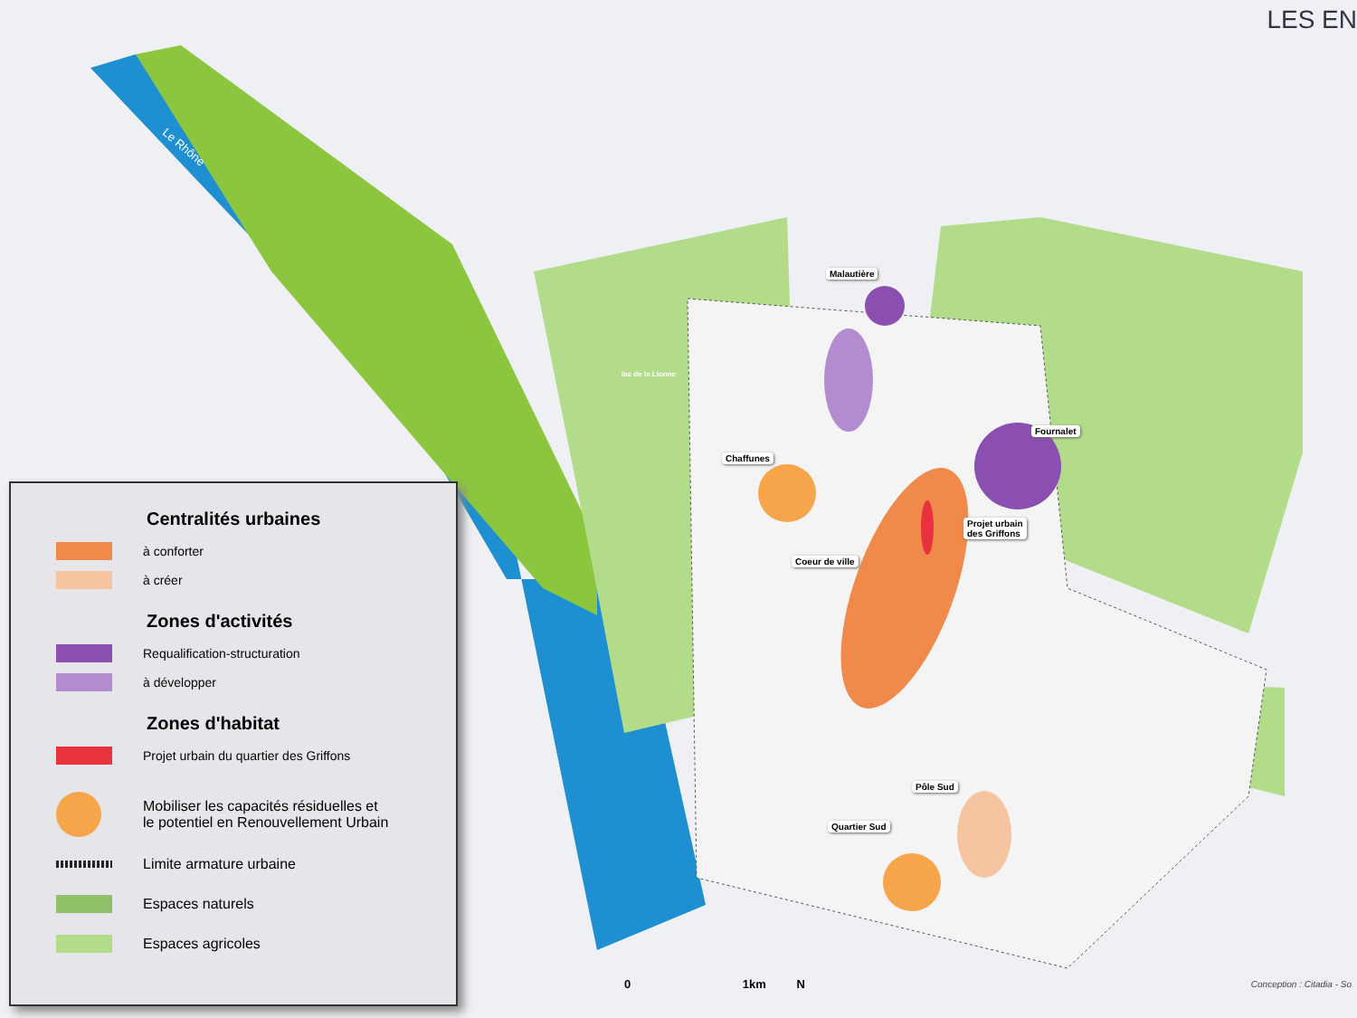LES EN
Malautière
Fournalet
Chaffunes
Projet urbain
des Griffons
Coeur de ville
Pôle Sud
Quartier Sud
lac de la Lionne
Le Rhône
Centralités urbaines
à conforter
à créer
Zones d'activités
Requalification-structuration
à développer
Zones d'habitat
Projet urbain du quartier des Griffons
Mobiliser les capacités résiduelles et
le potentiel en Renouvellement Urbain
Limite armature urbaine
Espaces naturels
Espaces agricoles
0 1km N Conception : Citadia - So